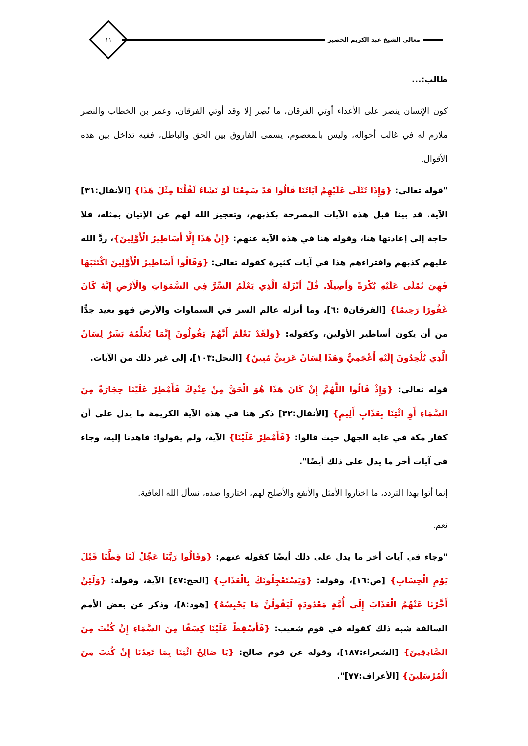معالي الشيخ عبد الكريم الخضير
١١
طالب:...
كون الإنسان ينصر على الأعداء أوتي الفرقان، ما نُصِر إلا وقد أوتي الفرقان، وعمر بن الخطاب والنصر ملازم له في غالب أحواله، وليس بالمعصوم، يسمى الفاروق بين الحق والباطل، ففيه تداخل بين هذه الأقوال.
"قوله تعالى: {وَإِذَا تُتْلَى عَلَيْهِمْ آيَاتُنَا قَالُوا قَدْ سَمِعْنَا لَوْ نَشَاءُ لَقُلْنَا مِثْلَ هَذَا} [الأنفال:٣١] الآية. قد بينا قبل هذه الآيات المصرحة بكذبهم، وتعجيز الله لهم عن الإتيان بمثله، فلا حاجة إلى إعادتها هنا، وقوله هنا في هذه الآية عنهم: {إِنْ هَذَا إِلَّا أَسَاطِيرُ الْأَوَّلِينَ}، ردَّ الله عليهم كذبهم وافتراءهم هذا في آيات كثيرة كقوله تعالى: {وَقَالُوا أَسَاطِيرُ الْأَوَّلِينَ اكْتَتَبَهَا فَهِيَ تُمْلَى عَلَيْهِ بُكْرَةً وَأَصِيلًا. قُلْ أَنْزَلَهُ الَّذِي يَعْلَمُ السِّرَّ فِي السَّمَوَاتِ وَالْأَرْضِ إِنَّهُ كَانَ غَفُورًا رَحِيمًا} [الفرقان٥ :٦]، وما أنزله عالم السر في السماوات والأرض فهو بعيد جدًّا من أن يكون أساطير الأولين، وكقوله: {وَلَقَدْ نَعْلَمُ أَنَّهُمْ يَقُولُونَ إِنَّمَا يُعَلِّمُهُ بَشَرٌ لِسَانُ الَّذِي يُلْحِدُونَ إِلَيْهِ أَعْجَمِيٌّ وَهَذَا لِسَانٌ عَرَبِيٌّ مُبِينٌ} [النحل:١٠٣]، إلى غير ذلك من الآيات.
قوله تعالى: {وَإِذْ قَالُوا اللَّهُمَّ إِنْ كَانَ هَذَا هُوَ الْحَقَّ مِنْ عِنْدِكَ فَأَمْطِرْ عَلَيْنَا حِجَارَةً مِنَ السَّمَاءِ أَوِ ائْتِنَا بِعَذَابٍ أَلِيمٍ} [الأنفال:٣٢] ذكر هنا في هذه الآية الكريمة ما يدل على أن كفار مكة في غاية الجهل حيث قالوا: {فَأَمْطِرْ عَلَيْنَا} الآية، ولم يقولوا: فاهدنا إليه، وجاء في آيات أخر ما يدل على ذلك أيضًا".
إنما أتوا بهذا التردد، ما اختاروا الأمثل والأنفع والأصلح لهم، اختاروا ضده، نسأل الله العافية.
نعم.
"وجاء في آيات أخر ما يدل على ذلك أيضًا كقوله عنهم: {وَقَالُوا رَبَّنَا عَجِّلْ لَنَا قِطَّنَا قَبْلَ يَوْمِ الْحِسَابِ} [ص:١٦]، وقوله: {وَيَسْتَعْجِلُونَكَ بِالْعَذَابِ} [الحج:٤٧] الآية، وقوله: {وَلَئِنْ أَخَّرْنَا عَنْهُمُ الْعَذَابَ إِلَى أُمَّةٍ مَعْدُودَةٍ لَيَقُولُنَّ مَا يَحْبِسُهُ} [هود:٨]، وذكر عن بعض الأمم السالفة شبه ذلك كقوله في قوم شعيب: {فَأَسْقِطْ عَلَيْنَا كِسَفًا مِنَ السَّمَاءِ إِنْ كُنْتَ مِنَ الصَّادِقِينَ} [الشعراء:١٨٧]، وقوله عن قوم صالح: {يَا صَالِحُ ائْتِنَا بِمَا تَعِدُنَا إِنْ كُنتَ مِنَ الْمُرْسَلِينَ} [الأعراف:٧٧]".